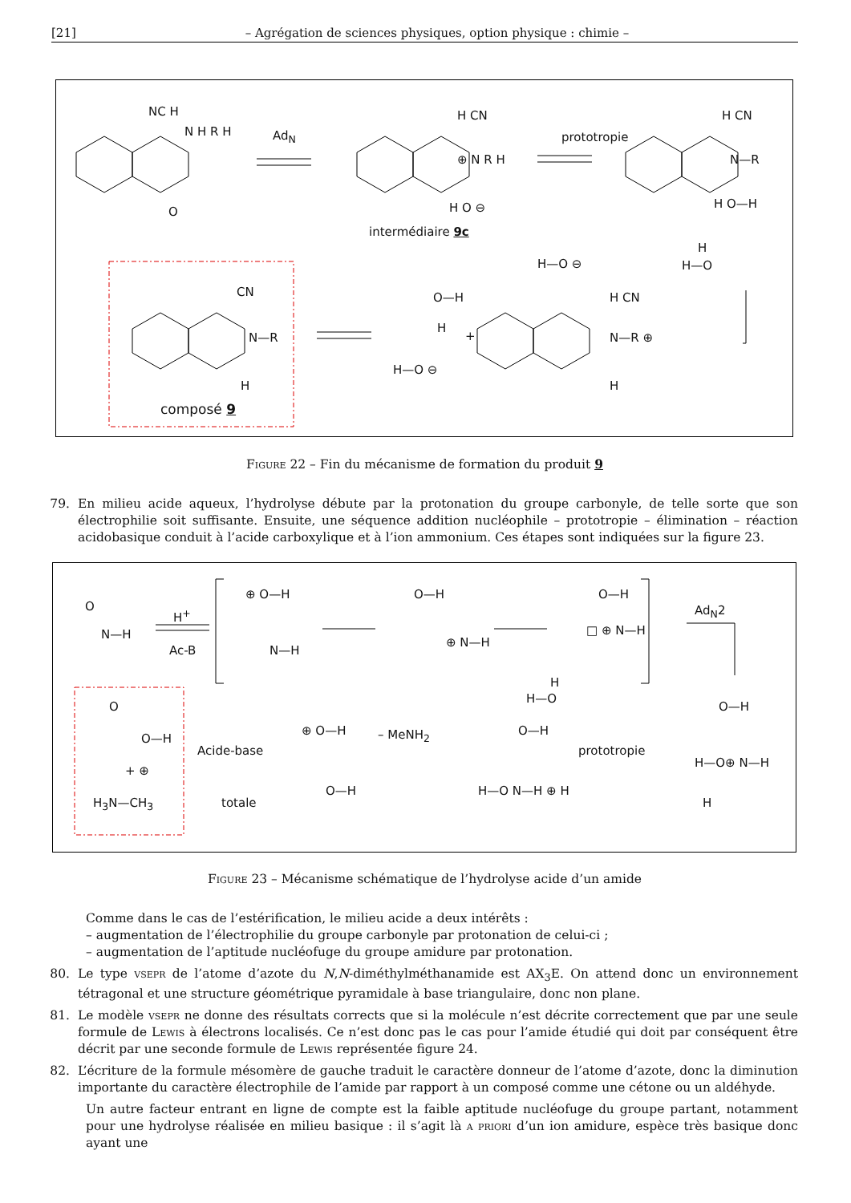[21] – Agrégation de sciences physiques, option physique : chimie –
NC H
N H R H
O
Ad<sub>N</sub>
H CN
⊕ N R H
H O ⊖
intermédiaire 9c
prototropie
H CN
N—R
H O—H
H
H—O
H—O ⊖
CN
N—R
H
composé 9
O—H
H
+
H—O ⊖
H CN
N—R ⊕
H
Figure 22 – Fin du mécanisme de formation du produit 9
79. En milieu acide aqueux, l’hydrolyse débute par la protonation du groupe carbonyle, de telle sorte que son électrophilie soit suffisante. Ensuite, une séquence addition nucléophile – prototropie – élimination – réaction acidobasique conduit à l’acide carboxylique et à l’ion ammonium. Ces étapes sont indiquées sur la figure 23.
O
N—H
H<sup>+</sup>
Ac-B
⊕ O—H
N—H
O—H
⊕ N—H
O—H
□ ⊕ N—H
Ad<sub>N</sub>2
H
H—O
O
O—H
+ ⊕
H<sub>3</sub>N—CH<sub>3</sub>
Acide-base
totale
⊕ O—H
O—H
– MeNH<sub>2</sub> O—H
H—O N—H ⊕ H
prototropie
O—H
H—O⊕ N—H
H
Figure 23 – Mécanisme schématique de l’hydrolyse acide d’un amide
Comme dans le cas de l’estérification, le milieu acide a deux intérêts :
– augmentation de l’électrophilie du groupe carbonyle par protonation de celui-ci ;
– augmentation de l’aptitude nucléofuge du groupe amidure par protonation.
80. Le type vsepr de l’atome d’azote du N,N-diméthylméthanamide est AX<sub>3</sub>E. On attend donc un environnement tétragonal et une structure géométrique pyramidale à base triangulaire, donc non plane.
81. Le modèle vsepr ne donne des résultats corrects que si la molécule n’est décrite correctement que par une seule formule de Lewis à électrons localisés. Ce n’est donc pas le cas pour l’amide étudié qui doit par conséquent être décrit par une seconde formule de Lewis représentée figure 24.
82. L’écriture de la formule mésomère de gauche traduit le caractère donneur de l’atome d’azote, donc la diminution importante du caractère électrophile de l’amide par rapport à un composé comme une cétone ou un aldéhyde.
Un autre facteur entrant en ligne de compte est la faible aptitude nucléofuge du groupe partant, notamment pour une hydrolyse réalisée en milieu basique : il s’agit là a priori d’un ion amidure, espèce très basique donc ayant une